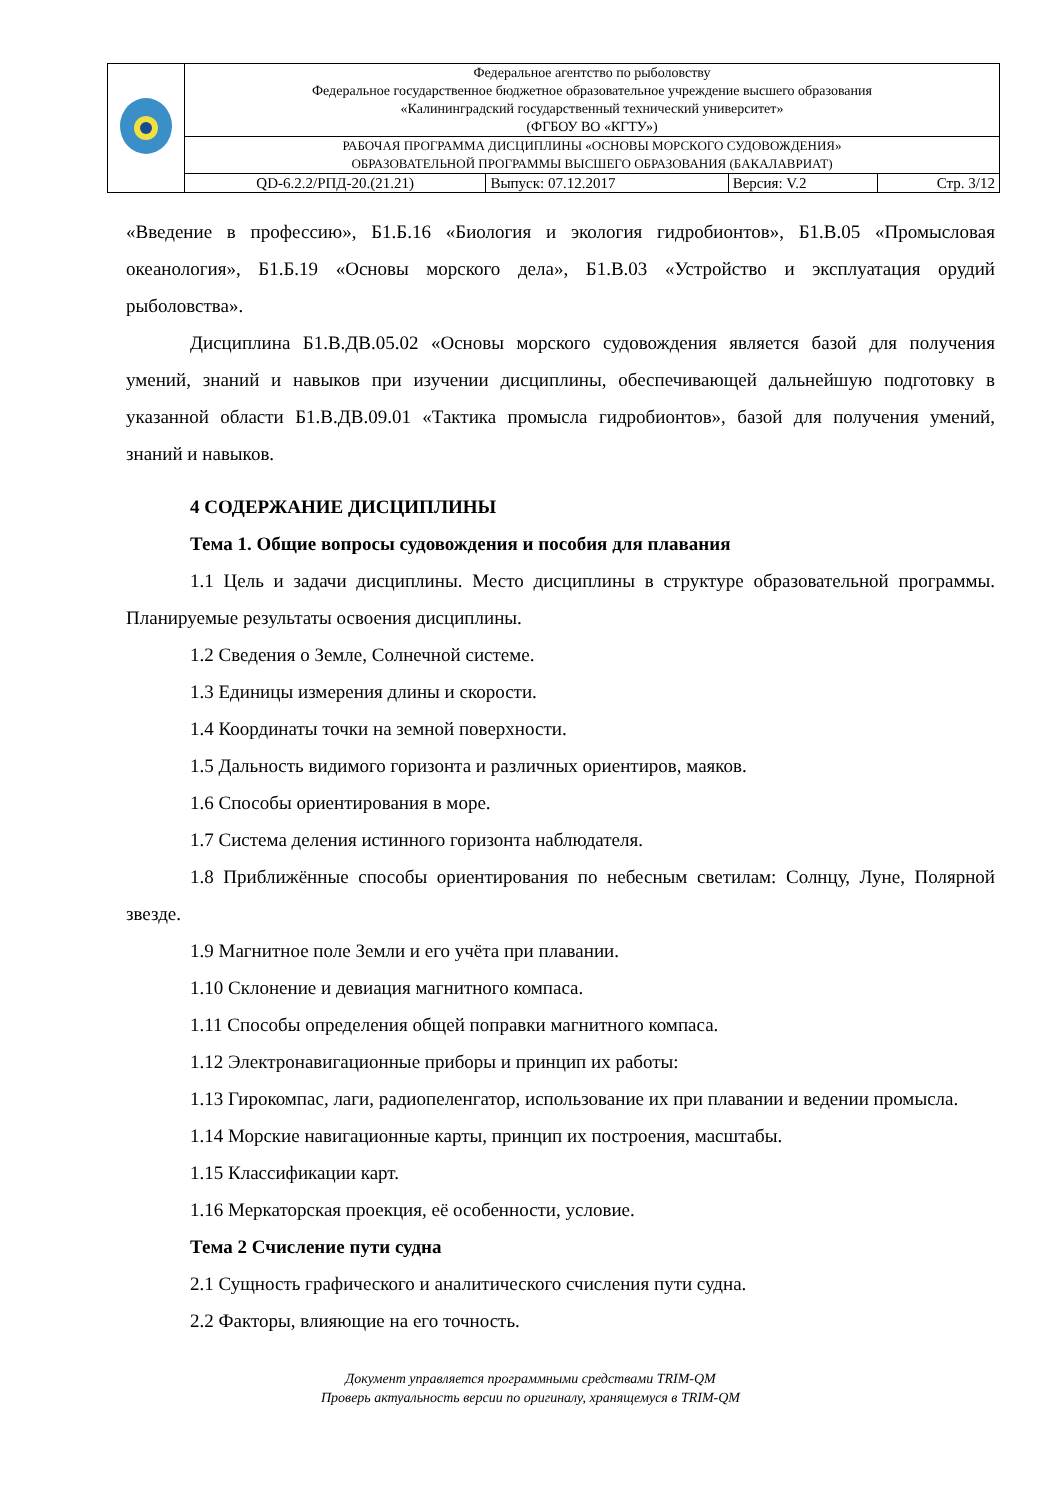| | Федеральное агентство по рыболовству Федеральное государственное бюджетное образовательное учреждение высшего образования «Калининградский государственный технический университет» (ФГБОУ ВО «КГТУ») | | | |
| | РАБОЧАЯ ПРОГРАММА ДИСЦИПЛИНЫ «ОСНОВЫ МОРСКОГО СУДОВОЖДЕНИЯ» ОБРАЗОВАТЕЛЬНОЙ ПРОГРАММЫ ВЫСШЕГО ОБРАЗОВАНИЯ (БАКАЛАВРИАТ) | | | |
| | QD-6.2.2/РПД-20.(21.21) | Выпуск: 07.12.2017 | Версия: V.2 | Стр. 3/12 |
«Введение в профессию», Б1.Б.16 «Биология и экология гидробионтов», Б1.В.05 «Промысловая океанология», Б1.Б.19 «Основы морского дела», Б1.В.03 «Устройство и эксплуатация орудий рыболовства».
Дисциплина Б1.В.ДВ.05.02 «Основы морского судовождения является базой для получения умений, знаний и навыков при изучении дисциплины, обеспечивающей дальнейшую подготовку в указанной области Б1.В.ДВ.09.01 «Тактика промысла гидробионтов», базой для получения умений, знаний и навыков.
4 СОДЕРЖАНИЕ ДИСЦИПЛИНЫ
Тема 1. Общие вопросы судовождения и пособия для плавания
1.1 Цель и задачи дисциплины. Место дисциплины в структуре образовательной программы. Планируемые результаты освоения дисциплины.
1.2 Сведения о Земле, Солнечной системе.
1.3 Единицы измерения длины и скорости.
1.4 Координаты точки на земной поверхности.
1.5 Дальность видимого горизонта и различных ориентиров, маяков.
1.6 Способы ориентирования в море.
1.7 Система деления истинного горизонта наблюдателя.
1.8 Приближённые способы ориентирования по небесным светилам: Солнцу, Луне, Полярной звезде.
1.9 Магнитное поле Земли и его учёта при плавании.
1.10 Склонение и девиация магнитного компаса.
1.11 Способы определения общей поправки магнитного компаса.
1.12 Электронавигационные приборы и принцип их работы:
1.13 Гирокомпас, лаги, радиопеленгатор, использование их при плавании и ведении промысла.
1.14 Морские навигационные карты, принцип их построения, масштабы.
1.15 Классификации карт.
1.16 Меркаторская проекция, её особенности, условие.
Тема 2 Счисление пути судна
2.1 Сущность графического и аналитического счисления пути судна.
2.2 Факторы, влияющие на его точность.
Документ управляется программными средствами TRIM-QM
Проверь актуальность версии по оригиналу, хранящемуся в TRIM-QM